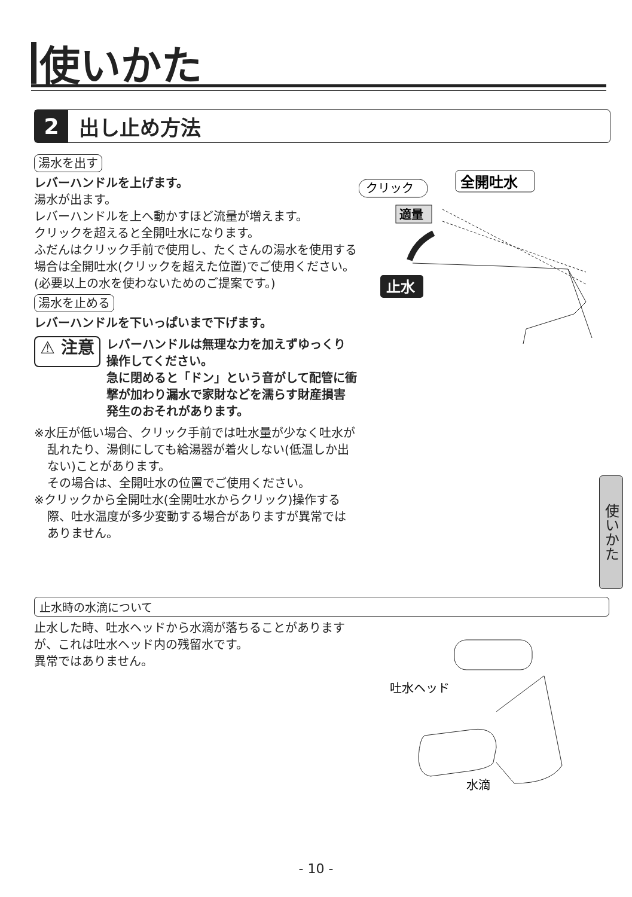使いかた
2
出し止め方法
湯水を出す
レバーハンドルを上げます。
湯水が出ます。
レバーハンドルを上へ動かすほど流量が増えます。
クリックを超えると全開吐水になります。
ふだんはクリック手前で使用し、たくさんの湯水を使用する場合は全開吐水(クリックを超えた位置)でご使用ください。
(必要以上の水を使わないためのご提案です。)
湯水を止める
レバーハンドルを下いっぱいまで下げます。
⚠ 注意
レバーハンドルは無理な力を加えずゆっくり操作してください。
急に閉めると「ドン」という音がして配管に衝撃が加わり漏水で家財などを濡らす財産損害発生のおそれがあります。
※水圧が低い場合、クリック手前では吐水量が少なく吐水が乱れたり、湯側にしても給湯器が着火しない(低温しか出ない)ことがあります。
その場合は、全開吐水の位置でご使用ください。
※クリックから全開吐水(全開吐水からクリック)操作する際、吐水温度が多少変動する場合がありますが異常ではありません。
クリック
全開吐水
適量
止水
止水時の水滴について
止水した時、吐水ヘッドから水滴が落ちることがありますが、これは吐水ヘッド内の残留水です。
異常ではありません。
吐水ヘッド
水滴
使いかた
- 10 -